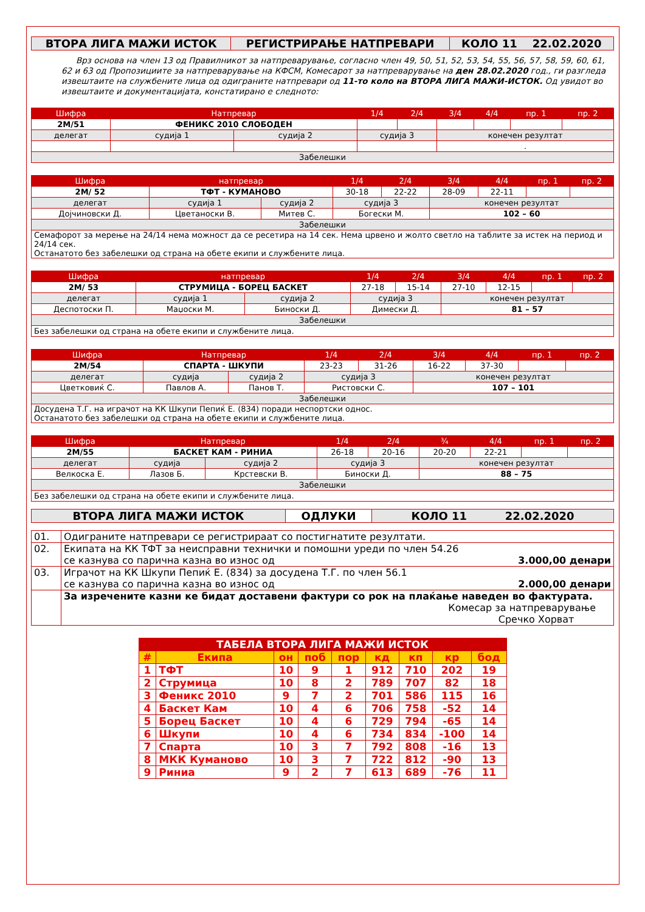| ВТОРА ЛИГА МАЖИ ИСТОК | РЕГИСТРИРАЊЕ НАТПРЕВАРИ | КОЛО 11 22.02.2020 |
Врз основа на член 13 од Правилникот за натпреварување, согласно член 49, 50, 51, 52, 53, 54, 55, 56, 57, 58, 59, 60, 61, 62 и 63 од Пропозициите за натпреварување на КФСМ, Комесарот за натпреварување на ден 28.02.2020 год., ги разгледа извештаите на службените лица од одиграните натпревари од 11-то коло на ВТОРА ЛИГА МАЖИ-ИСТОК. Од увидот во извештаите и документацијата, констатирано е следното:
| Шифра | Натпревар | | | 1/4 | 2/4 | 3/4 | 4/4 | пр. 1 | пр. 2 |
| --- | --- | --- | --- | --- | --- | --- | --- | --- | --- |
| 2М/51 | ФЕНИКС 2010 СЛОБОДЕН | | | | | | | | |
| делегат | | судија 1 | судија 2 | судија 3 | | конечен резултат | | | |
| | | | | | | . | | | |
| Забелешки | | | | | | | | | |
| Шифра | натпревар | | | 1/4 | 2/4 | 3/4 | 4/4 | пр. 1 | пр. 2 |
| --- | --- | --- | --- | --- | --- | --- | --- | --- | --- |
| 2М/ 52 | ТФТ - КУМАНОВО | | | 30-18 | 22-22 | 28-09 | 22-11 | | |
| делегат | | судија 1 | судија 2 | судија 3 | | конечен резултат | | | |
| Дојчиновски Д. | | Цветаноски В. | Митев С. | Богески М. | | 102 – 60 | | | |
| Забелешки | | | | | | | | | |
| Семафорот за мерење на 24/14 нема можност да се ресетира на 14 сек. Нема црвено и жолто светло на таблите за истек на период и 24/14 сек. Останатото без забелешки од страна на обете екипи и службените лица. | | | | | | | | | |
| Шифра | натпревар | | | 1/4 | 2/4 | 3/4 | 4/4 | пр. 1 | пр. 2 |
| --- | --- | --- | --- | --- | --- | --- | --- | --- | --- |
| 2М/ 53 | СТРУМИЦА - БОРЕЦ БАСКЕТ | | | 27-18 | 15-14 | 27-10 | 12-15 | | |
| делегат | | судија 1 | судија 2 | судија 3 | | конечен резултат | | | |
| Деспотоски П. | | Маџоски М. | Биноски Д. | Димески Д. | | 81 – 57 | | | |
| Забелешки | | | | | | | | | |
| Без забелешки од страна на обете екипи и службените лица. | | | | | | | | | |
| Шифра | Натпревар | | | 1/4 | 2/4 | 3/4 | 4/4 | пр. 1 | пр. 2 |
| --- | --- | --- | --- | --- | --- | --- | --- | --- | --- |
| 2М/54 | СПАРТА - ШКУПИ | | | 23-23 | 31-26 | 16-22 | 37-30 | | |
| делегат | | судија | судија 2 | судија 3 | | конечен резултат | | | |
| Цветковиќ С. | | Павлов А. | Панов Т. | Ристовски С. | | 107 – 101 | | | |
| Забелешки | | | | | | | | | |
| Досудена Т.Г. на играчот на КК Шкупи Пепиќ Е. (834) поради неспортски однос. Останатото без забелешки од страна на обете екипи и службените лица. | | | | | | | | | |
| Шифра | Натпревар | | | 1/4 | 2/4 | ¾ | 4/4 | пр. 1 | пр. 2 |
| --- | --- | --- | --- | --- | --- | --- | --- | --- | --- |
| 2М/55 | БАСКЕТ КАМ - РИНИА | | | 26-18 | 20-16 | 20-20 | 22-21 | | |
| делегат | | судија | судија 2 | судија 3 | | конечен резултат | | | |
| Велкоска Е. | | Лазов Б. | Крстевски В. | Биноски Д. | | 88 – 75 | | | |
| Забелешки | | | | | | | | | |
| Без забелешки од страна на обете екипи и службените лица. | | | | | | | | | |
| ВТОРА ЛИГА МАЖИ ИСТОК | ОДЛУКИ | КОЛО 11 22.02.2020 |
| 01. | Одиграните натпревари се регистрираат со постигнатите резултати. |
| 02. | Екипата на КК ТФТ за неисправни технички и помошни уреди по член 54.26 се казнува со парична казна во износ од 3.000,00 денари |
| 03. | Играчот на КК Шкупи Пепиќ Е. (834) за досудена Т.Г. по член 56.1 се казнува со парична казна во износ од 2.000,00 денари |
| | За изречените казни ке бидат доставени фактури со рок на плаќање наведен во фактурата. Комесар за натпреварување Сречко Хорват |
| ТАБЕЛА ВТОРА ЛИГА МАЖИ ИСТОК | | | | | | | | |
| --- | --- | --- | --- | --- | --- | --- | --- | --- |
| # | Екипа | он | поб | пор | кд | кп | кр | бод |
| 1 | ТФТ | 10 | 9 | 1 | 912 | 710 | 202 | 19 |
| 2 | Струмица | 10 | 8 | 2 | 789 | 707 | 82 | 18 |
| 3 | Феникс 2010 | 9 | 7 | 2 | 701 | 586 | 115 | 16 |
| 4 | Баскет Кам | 10 | 4 | 6 | 706 | 758 | -52 | 14 |
| 5 | Борец Баскет | 10 | 4 | 6 | 729 | 794 | -65 | 14 |
| 6 | Шкупи | 10 | 4 | 6 | 734 | 834 | -100 | 14 |
| 7 | Спарта | 10 | 3 | 7 | 792 | 808 | -16 | 13 |
| 8 | МКК Куманово | 10 | 3 | 7 | 722 | 812 | -90 | 13 |
| 9 | Риниа | 9 | 2 | 7 | 613 | 689 | -76 | 11 |